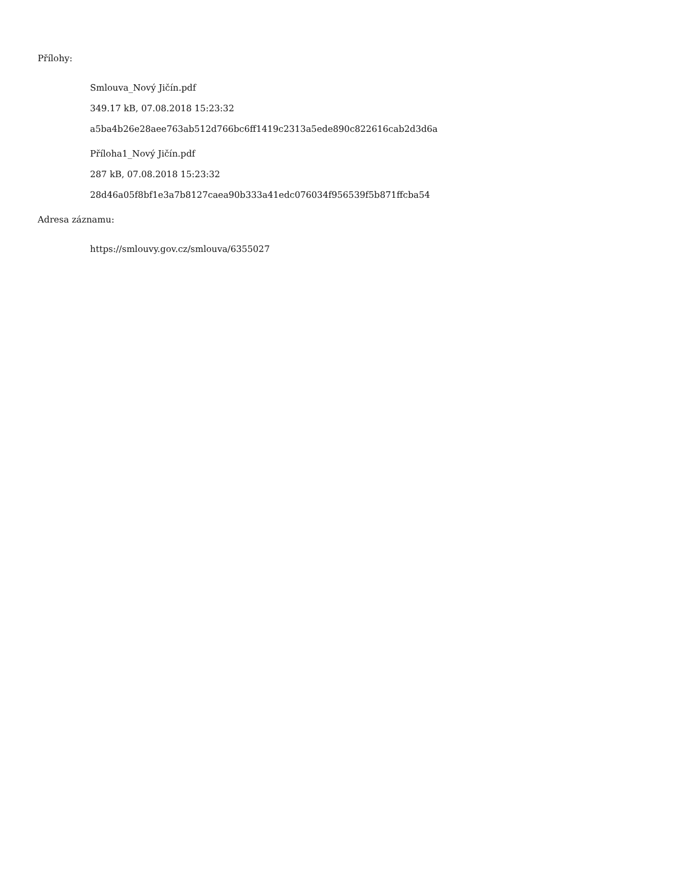Přílohy:
Smlouva_Nový Jičín.pdf
349.17 kB, 07.08.2018 15:23:32
a5ba4b26e28aee763ab512d766bc6ff1419c2313a5ede890c822616cab2d3d6a
Příloha1_Nový Jičín.pdf
287 kB, 07.08.2018 15:23:32
28d46a05f8bf1e3a7b8127caea90b333a41edc076034f956539f5b871ffcba54
Adresa záznamu:
https://smlouvy.gov.cz/smlouva/6355027